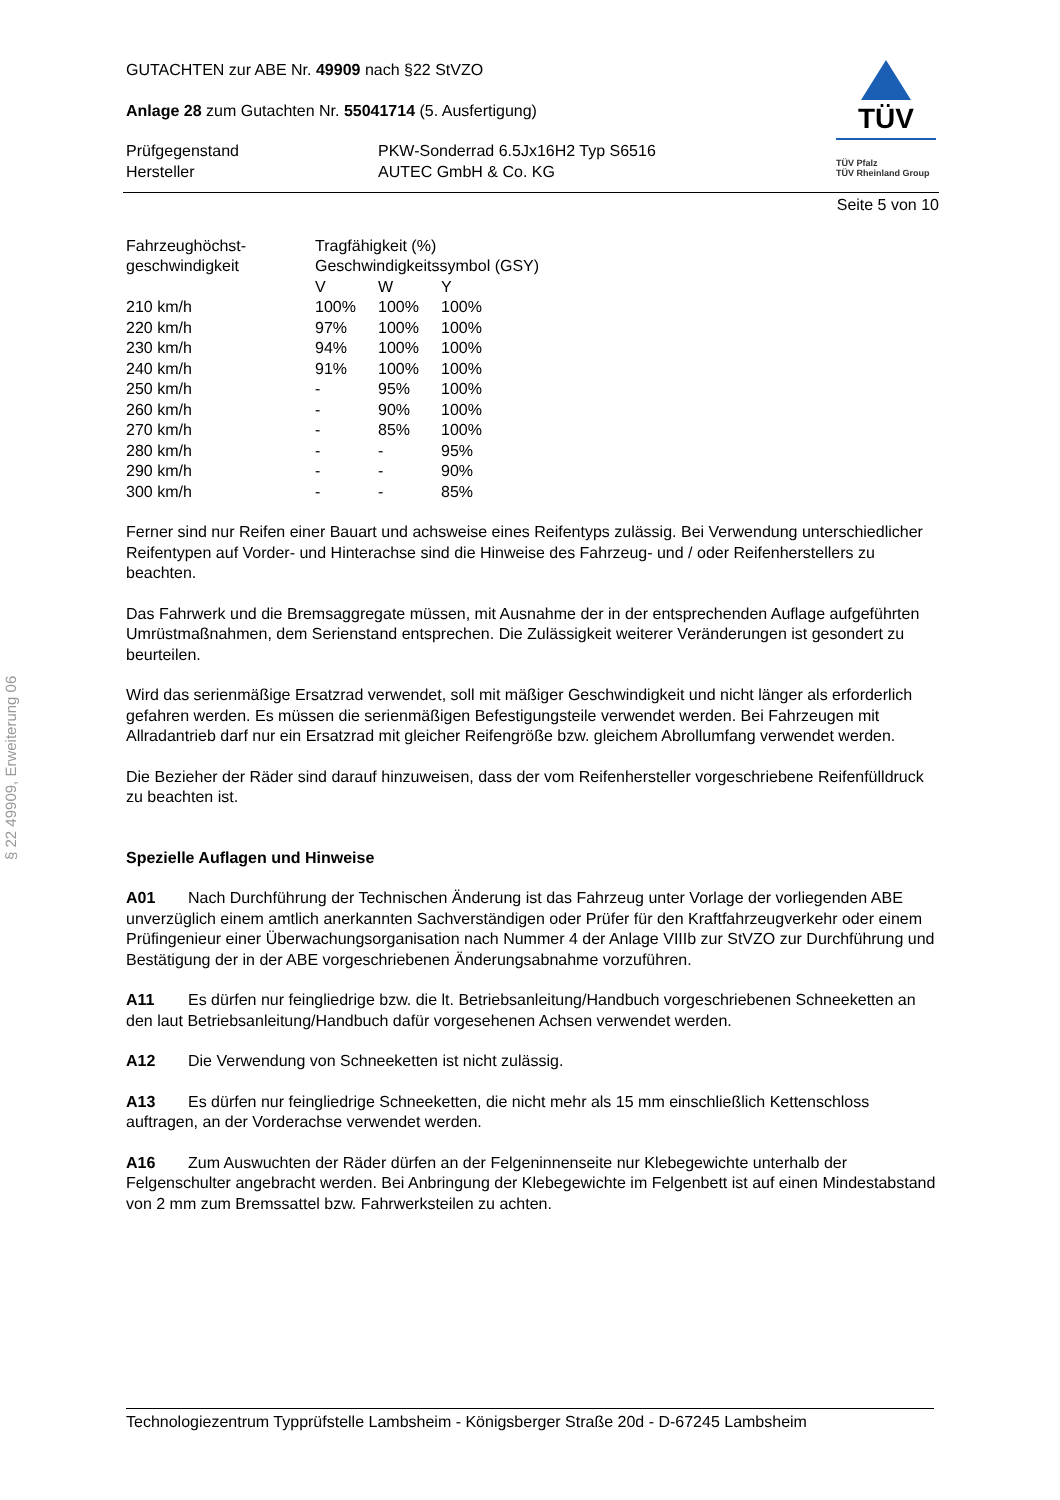GUTACHTEN zur ABE Nr. 49909 nach §22 StVZO
Anlage 28 zum Gutachten Nr. 55041714 (5. Ausfertigung)
| Prüfgegenstand Hersteller | PKW-Sonderrad 6.5Jx16H2 Typ S6516 AUTEC GmbH & Co. KG |
TÜV
TÜV Pfalz
TÜV Rheinland Group
Seite 5 von 10
| Fahrzeughöchst- geschwindigkeit | Tragfähigkeit (%) Geschwindigkeitssymbol (GSY) | | |
| | V | W | Y |
| 210 km/h | 100% | 100% | 100% |
| 220 km/h | 97% | 100% | 100% |
| 230 km/h | 94% | 100% | 100% |
| 240 km/h | 91% | 100% | 100% |
| 250 km/h | - | 95% | 100% |
| 260 km/h | - | 90% | 100% |
| 270 km/h | - | 85% | 100% |
| 280 km/h | - | - | 95% |
| 290 km/h | - | - | 90% |
| 300 km/h | - | - | 85% |
Ferner sind nur Reifen einer Bauart und achsweise eines Reifentyps zulässig. Bei Verwendung unterschiedlicher Reifentypen auf Vorder- und Hinterachse sind die Hinweise des Fahrzeug- und / oder Reifenherstellers zu beachten.
Das Fahrwerk und die Bremsaggregate müssen, mit Ausnahme der in der entsprechenden Auflage aufgeführten Umrüstmaßnahmen, dem Serienstand entsprechen. Die Zulässigkeit weiterer Veränderungen ist gesondert zu beurteilen.
Wird das serienmäßige Ersatzrad verwendet, soll mit mäßiger Geschwindigkeit und nicht länger als erforderlich gefahren werden. Es müssen die serienmäßigen Befestigungsteile verwendet werden. Bei Fahrzeugen mit Allradantrieb darf nur ein Ersatzrad mit gleicher Reifengröße bzw. gleichem Abrollumfang verwendet werden.
Die Bezieher der Räder sind darauf hinzuweisen, dass der vom Reifenhersteller vorgeschriebene Reifenfülldruck zu beachten ist.
Spezielle Auflagen und Hinweise
A01 Nach Durchführung der Technischen Änderung ist das Fahrzeug unter Vorlage der vorliegenden ABE unverzüglich einem amtlich anerkannten Sachverständigen oder Prüfer für den Kraftfahrzeugverkehr oder einem Prüfingenieur einer Überwachungsorganisation nach Nummer 4 der Anlage VIIIb zur StVZO zur Durchführung und Bestätigung der in der ABE vorgeschriebenen Änderungsabnahme vorzuführen.
A11 Es dürfen nur feingliedrige bzw. die lt. Betriebsanleitung/Handbuch vorgeschriebenen Schneeketten an den laut Betriebsanleitung/Handbuch dafür vorgesehenen Achsen verwendet werden.
A12 Die Verwendung von Schneeketten ist nicht zulässig.
A13 Es dürfen nur feingliedrige Schneeketten, die nicht mehr als 15 mm einschließlich Kettenschloss auftragen, an der Vorderachse verwendet werden.
A16 Zum Auswuchten der Räder dürfen an der Felgeninnenseite nur Klebegewichte unterhalb der Felgenschulter angebracht werden. Bei Anbringung der Klebegewichte im Felgenbett ist auf einen Mindestabstand von 2 mm zum Bremssattel bzw. Fahrwerksteilen zu achten.
§ 22 49909, Erweiterung 06
Technologiezentrum Typprüfstelle Lambsheim - Königsberger Straße 20d - D-67245 Lambsheim